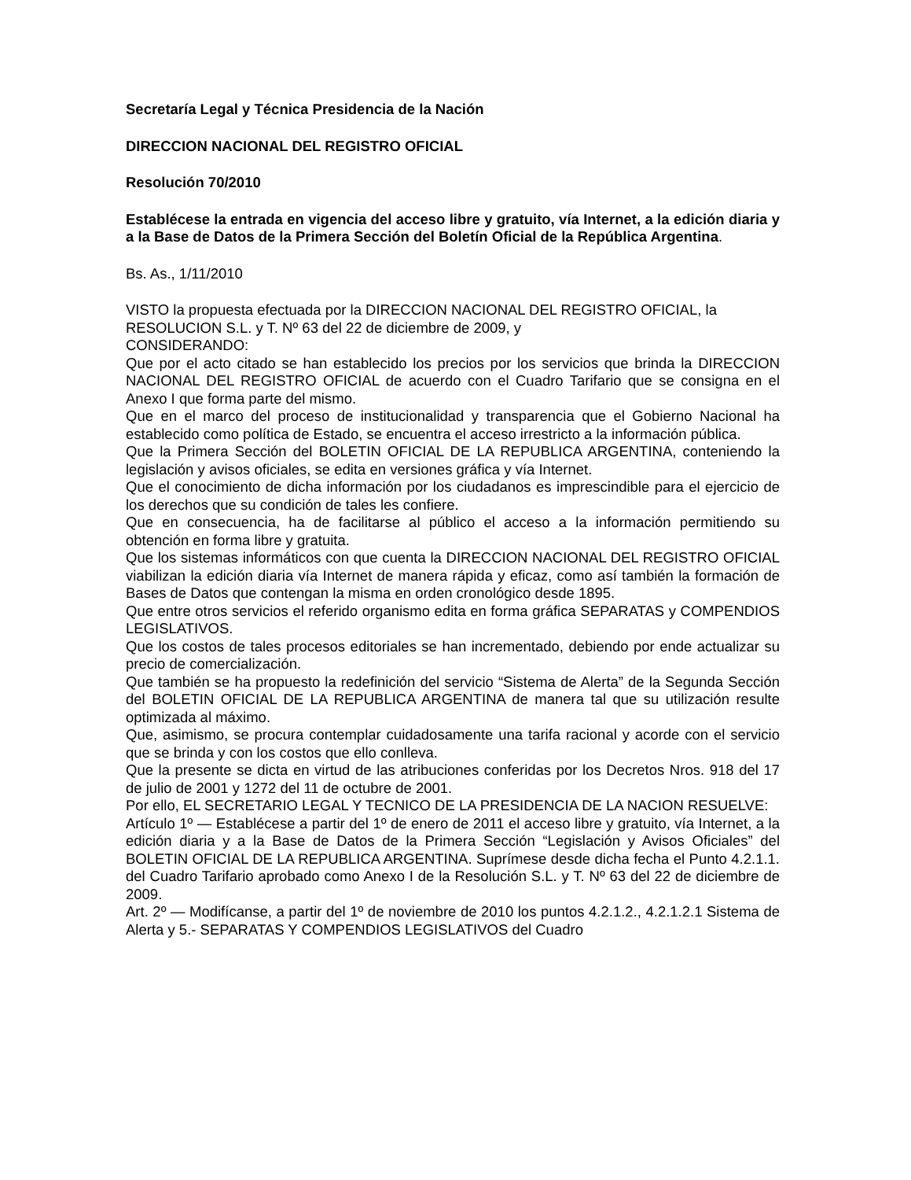Secretaría Legal y Técnica Presidencia de la Nación
DIRECCION NACIONAL DEL REGISTRO OFICIAL
Resolución 70/2010
Establécese la entrada en vigencia del acceso libre y gratuito, vía Internet, a la edición diaria y a la Base de Datos de la Primera Sección del Boletín Oficial de la República Argentina.
Bs. As., 1/11/2010
VISTO la propuesta efectuada por la DIRECCION NACIONAL DEL REGISTRO OFICIAL, la RESOLUCION S.L. y T. Nº 63 del 22 de diciembre de 2009, y
CONSIDERANDO:
Que por el acto citado se han establecido los precios por los servicios que brinda la DIRECCION NACIONAL DEL REGISTRO OFICIAL de acuerdo con el Cuadro Tarifario que se consigna en el Anexo I que forma parte del mismo.
Que en el marco del proceso de institucionalidad y transparencia que el Gobierno Nacional ha establecido como política de Estado, se encuentra el acceso irrestricto a la información pública.
Que la Primera Sección del BOLETIN OFICIAL DE LA REPUBLICA ARGENTINA, conteniendo la legislación y avisos oficiales, se edita en versiones gráfica y vía Internet.
Que el conocimiento de dicha información por los ciudadanos es imprescindible para el ejercicio de los derechos que su condición de tales les confiere.
Que en consecuencia, ha de facilitarse al público el acceso a la información permitiendo su obtención en forma libre y gratuita.
Que los sistemas informáticos con que cuenta la DIRECCION NACIONAL DEL REGISTRO OFICIAL viabilizan la edición diaria vía Internet de manera rápida y eficaz, como así también la formación de Bases de Datos que contengan la misma en orden cronológico desde 1895.
Que entre otros servicios el referido organismo edita en forma gráfica SEPARATAS y COMPENDIOS LEGISLATIVOS.
Que los costos de tales procesos editoriales se han incrementado, debiendo por ende actualizar su precio de comercialización.
Que también se ha propuesto la redefinición del servicio “Sistema de Alerta” de la Segunda Sección del BOLETIN OFICIAL DE LA REPUBLICA ARGENTINA de manera tal que su utilización resulte optimizada al máximo.
Que, asimismo, se procura contemplar cuidadosamente una tarifa racional y acorde con el servicio que se brinda y con los costos que ello conlleva.
Que la presente se dicta en virtud de las atribuciones conferidas por los Decretos Nros. 918 del 17 de julio de 2001 y 1272 del 11 de octubre de 2001.
Por ello, EL SECRETARIO LEGAL Y TECNICO DE LA PRESIDENCIA DE LA NACION RESUELVE:
Artículo 1º — Establécese a partir del 1º de enero de 2011 el acceso libre y gratuito, vía Internet, a la edición diaria y a la Base de Datos de la Primera Sección “Legislación y Avisos Oficiales” del BOLETIN OFICIAL DE LA REPUBLICA ARGENTINA. Suprímese desde dicha fecha el Punto 4.2.1.1. del Cuadro Tarifario aprobado como Anexo I de la Resolución S.L. y T. Nº 63 del 22 de diciembre de 2009.
Art. 2º — Modifícanse, a partir del 1º de noviembre de 2010 los puntos 4.2.1.2., 4.2.1.2.1 Sistema de Alerta y 5.- SEPARATAS Y COMPENDIOS LEGISLATIVOS del Cuadro